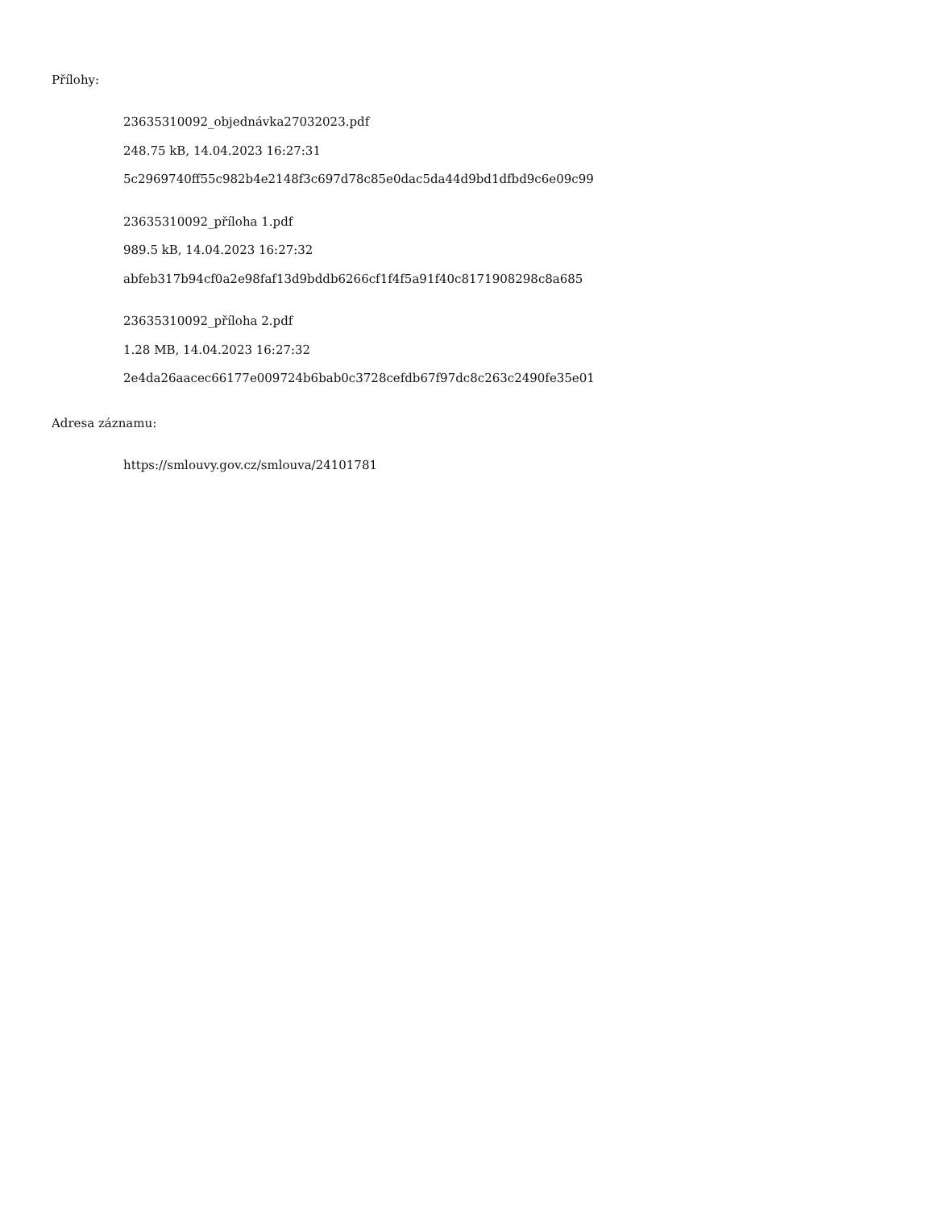Přílohy:
23635310092_objednávka27032023.pdf
248.75 kB, 14.04.2023 16:27:31
5c2969740ff55c982b4e2148f3c697d78c85e0dac5da44d9bd1dfbd9c6e09c99
23635310092_příloha 1.pdf
989.5 kB, 14.04.2023 16:27:32
abfeb317b94cf0a2e98faf13d9bddb6266cf1f4f5a91f40c8171908298c8a685
23635310092_příloha 2.pdf
1.28 MB, 14.04.2023 16:27:32
2e4da26aacec66177e009724b6bab0c3728cefdb67f97dc8c263c2490fe35e01
Adresa záznamu:
https://smlouvy.gov.cz/smlouva/24101781